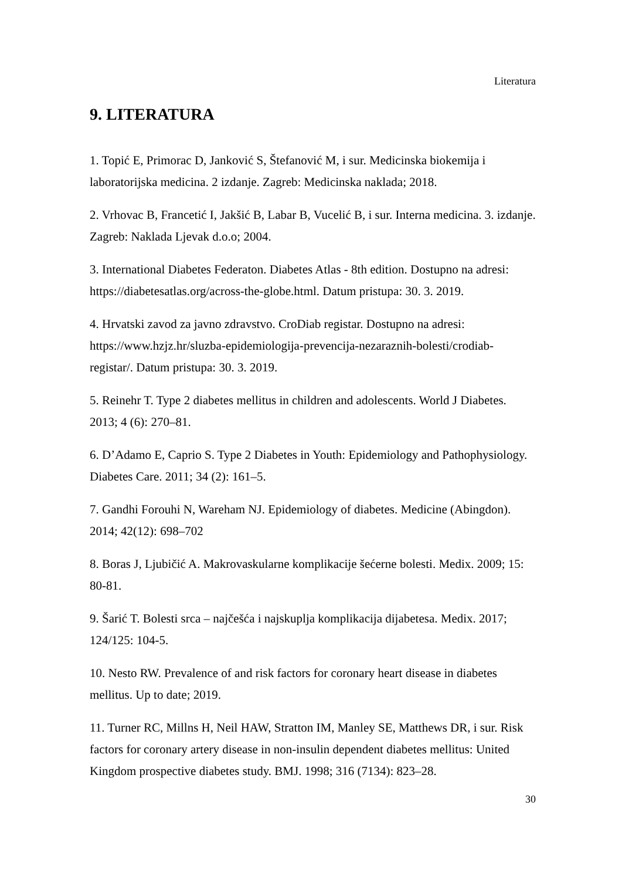Literatura
9. LITERATURA
1. Topić E, Primorac D, Janković S, Štefanović M, i sur. Medicinska biokemija i laboratorijska medicina. 2 izdanje. Zagreb: Medicinska naklada; 2018.
2. Vrhovac B, Francetić I, Jakšić B, Labar B, Vucelić B, i sur. Interna medicina. 3. izdanje. Zagreb: Naklada Ljevak d.o.o; 2004.
3. International Diabetes Federaton. Diabetes Atlas - 8th edition. Dostupno na adresi: https://diabetesatlas.org/across-the-globe.html. Datum pristupa: 30. 3. 2019.
4. Hrvatski zavod za javno zdravstvo. CroDiab registar. Dostupno na adresi: https://www.hzjz.hr/sluzba-epidemiologija-prevencija-nezaraznih-bolesti/crodiab-registar/. Datum pristupa: 30. 3. 2019.
5. Reinehr T. Type 2 diabetes mellitus in children and adolescents. World J Diabetes. 2013; 4 (6): 270–81.
6. D’Adamo E, Caprio S. Type 2 Diabetes in Youth: Epidemiology and Pathophysiology. Diabetes Care. 2011; 34 (2): 161–5.
7. Gandhi Forouhi N, Wareham NJ. Epidemiology of diabetes. Medicine (Abingdon). 2014; 42(12): 698–702
8. Boras J, Ljubičić A. Makrovaskularne komplikacije šećerne bolesti. Medix. 2009; 15: 80-81.
9. Šarić T. Bolesti srca – najčešća i najskuplja komplikacija dijabetesa. Medix. 2017; 124/125: 104-5.
10. Nesto RW. Prevalence of and risk factors for coronary heart disease in diabetes mellitus. Up to date; 2019.
11. Turner RC, Millns H, Neil HAW, Stratton IM, Manley SE, Matthews DR, i sur. Risk factors for coronary artery disease in non-insulin dependent diabetes mellitus: United Kingdom prospective diabetes study. BMJ. 1998; 316 (7134): 823–28.
30